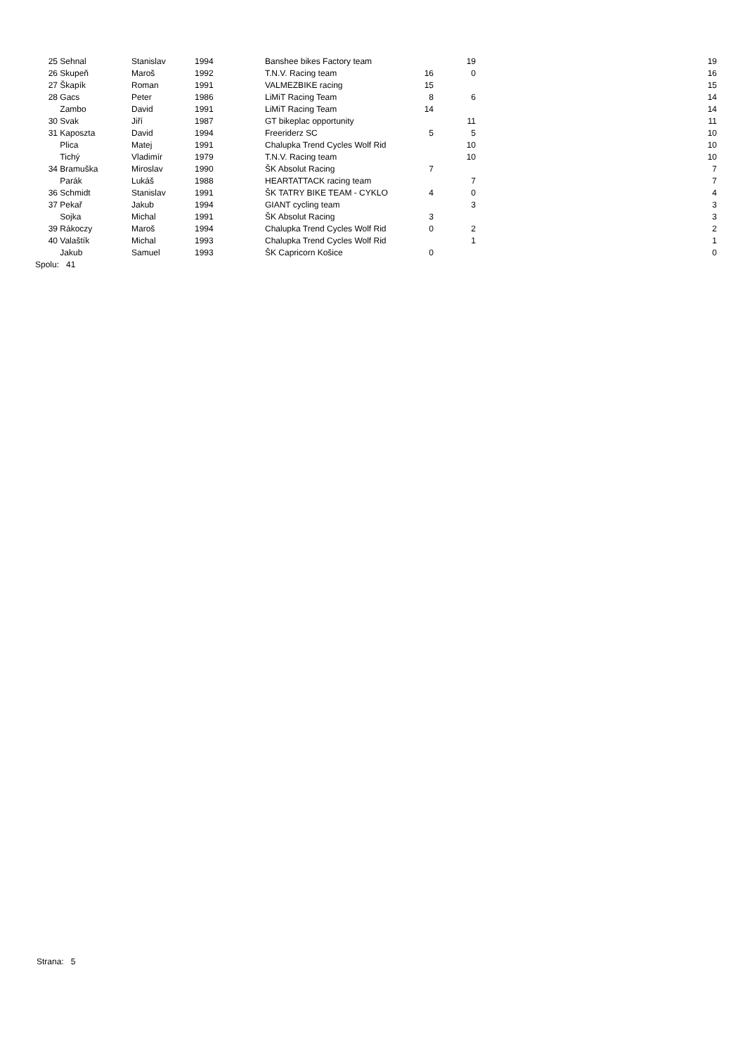| 25 | Sehnal | Stanislav | 1994 | Banshee bikes Factory team | | 19 | 19 |
| 26 | Skupeň | Maroš | 1992 | T.N.V. Racing team | 16 | 0 | 16 |
| 27 | Škapík | Roman | 1991 | VALMEZBIKE racing | 15 | | 15 |
| 28 | Gacs | Peter | 1986 | LiMiT Racing Team | 8 | 6 | 14 |
| | Zambo | David | 1991 | LiMiT Racing Team | 14 | | 14 |
| 30 | Svak | Jiří | 1987 | GT bikeplac opportunity | | 11 | 11 |
| 31 | Kaposzta | David | 1994 | Freeriderz SC | 5 | 5 | 10 |
| | Plica | Matej | 1991 | Chalupka Trend Cycles Wolf Rid | | 10 | 10 |
| | Tichý | Vladimír | 1979 | T.N.V. Racing team | | 10 | 10 |
| 34 | Bramuška | Miroslav | 1990 | ŠK Absolut Racing | 7 | | 7 |
| | Parák | Lukáš | 1988 | HEARTATTACK racing team | | 7 | 7 |
| 36 | Schmidt | Stanislav | 1991 | ŠK TATRY BIKE TEAM - CYKLO | 4 | 0 | 4 |
| 37 | Pekař | Jakub | 1994 | GIANT cycling team | | 3 | 3 |
| | Sojka | Michal | 1991 | ŠK Absolut Racing | 3 | | 3 |
| 39 | Rákoczy | Maroš | 1994 | Chalupka Trend Cycles Wolf Rid | 0 | 2 | 2 |
| 40 | Valaštík | Michal | 1993 | Chalupka Trend Cycles Wolf Rid | | 1 | 1 |
| | Jakub | Samuel | 1993 | ŠK Capricorn Košice | 0 | | 0 |
| Spolu: 41 | | | | | | | |
Strana: 5